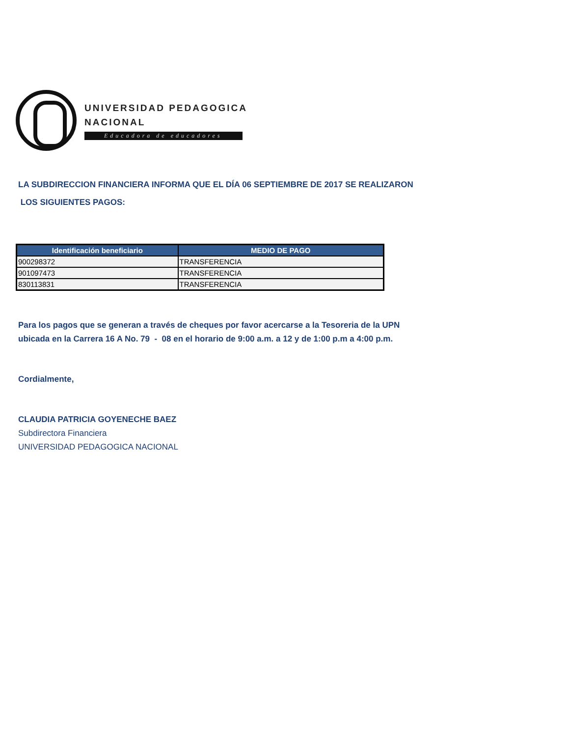UNIVERSIDAD PEDAGOGICA
NACIONAL
Educadora de educadores
LA SUBDIRECCION FINANCIERA INFORMA QUE EL DÍA 06 SEPTIEMBRE DE 2017 SE REALIZARON
LOS SIGUIENTES PAGOS:
| Identificación beneficiario | MEDIO DE PAGO |
| --- | --- |
| 900298372 | TRANSFERENCIA |
| 901097473 | TRANSFERENCIA |
| 830113831 | TRANSFERENCIA |
Para los pagos que se generan a través de cheques por favor acercarse a la Tesoreria de la UPN
ubicada en la Carrera 16 A No. 79 - 08 en el horario de 9:00 a.m. a 12 y de 1:00 p.m a 4:00 p.m.
Cordialmente,
CLAUDIA PATRICIA GOYENECHE BAEZ
Subdirectora Financiera
UNIVERSIDAD PEDAGOGICA NACIONAL